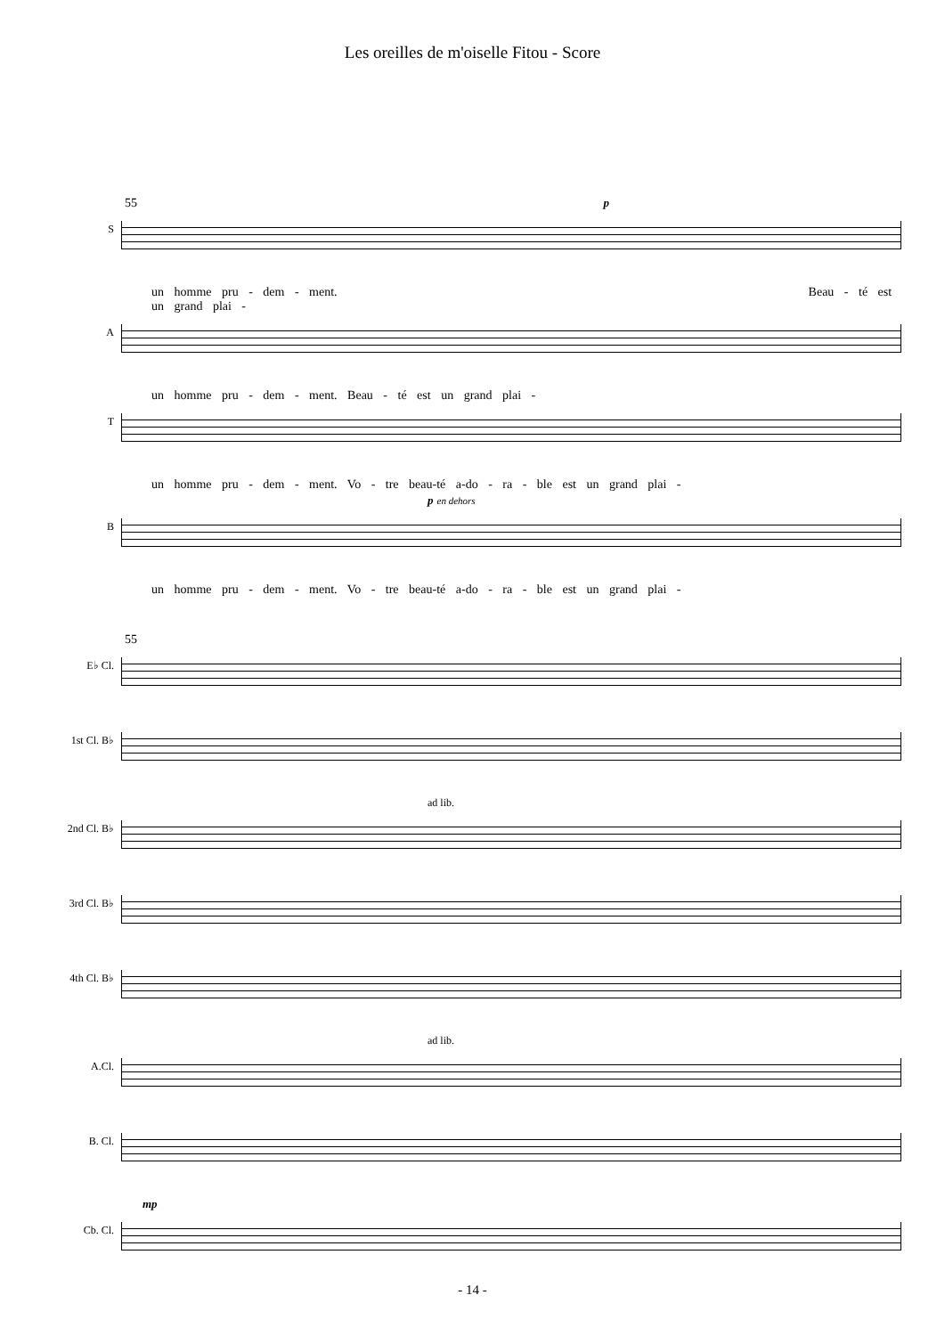Les oreilles de m'oiselle Fitou - Score
55 p
S
un homme pru - dem - ment. Beau - té est un grand plai -
A
un homme pru - dem - ment. Beau - té est un grand plai -
T
un homme pru - dem - ment. Vo - tre beau-té a-do - ra - ble est un grand plai -
p en dehors
B
un homme pru - dem - ment. Vo - tre beau-té a-do - ra - ble est un grand plai -
55
E♭ Cl.
1st Cl. B♭
ad lib.
2nd Cl. B♭
3rd Cl. B♭
4th Cl. B♭
ad lib.
A.Cl.
B. Cl.
mp
Cb. Cl.
- 14 -